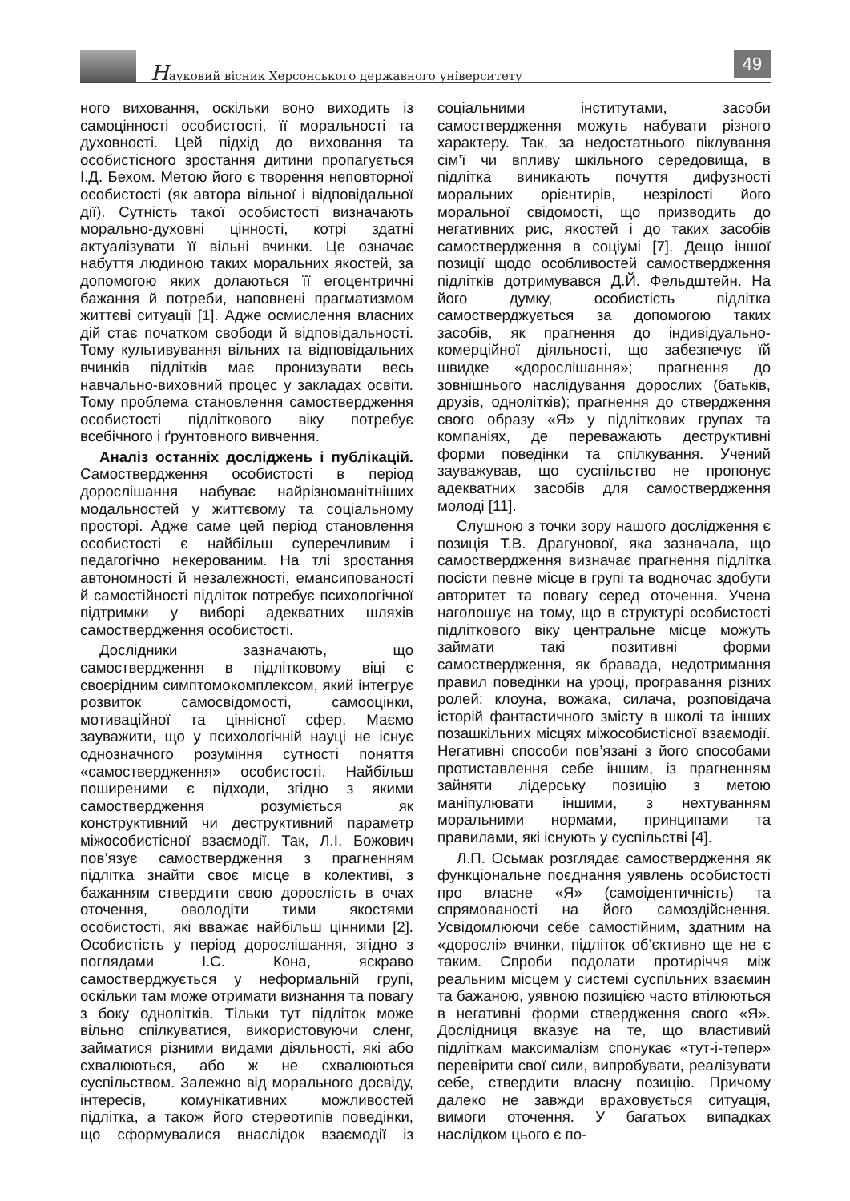Науковий вісник Херсонського державного університету
49
ного виховання, оскільки воно виходить із самоцінності особистості, її моральності та духовності. Цей підхід до виховання та особистісного зростання дитини пропагується І.Д. Бехом. Метою його є творення неповторної особистості (як автора вільної і відповідальної дії). Сутність такої особистості визначають морально-духовні цінності, котрі здатні актуалізувати її вільні вчинки. Це означає набуття людиною таких моральних якостей, за допомогою яких долаються її егоцентричні бажання й потреби, наповнені прагматизмом життєві ситуації [1]. Адже осмислення власних дій стає початком свободи й відповідальності. Тому культивування вільних та відповідальних вчинків підлітків має пронизувати весь навчально-виховний процес у закладах освіти. Тому проблема становлення самоствердження особистості підліткового віку потребує всебічного і ґрунтовного вивчення.
Аналіз останніх досліджень і публікацій. Самоствердження особистості в період дорослішання набуває найрізноманітніших модальностей у життєвому та соціальному просторі. Адже саме цей період становлення особистості є найбільш суперечливим і педагогічно некерованим. На тлі зростання автономності й незалежності, емансипованості й самостійності підліток потребує психологічної підтримки у виборі адекватних шляхів самоствердження особистості.
Дослідники зазначають, що самоствердження в підлітковому віці є своєрідним симптомокомплексом, який інтегрує розвиток самосвідомості, самооцінки, мотиваційної та ціннісної сфер. Маємо зауважити, що у психологічній науці не існує однозначного розуміння сутності поняття «самоствердження» особистості. Найбільш поширеними є підходи, згідно з якими самоствердження розуміється як конструктивний чи деструктивний параметр міжособистісної взаємодії. Так, Л.І. Божович пов’язує самоствердження з прагненням підлітка знайти своє місце в колективі, з бажанням ствердити свою дорослість в очах оточення, оволодіти тими якостями особистості, які вважає найбільш цінними [2]. Особистість у період дорослішання, згідно з поглядами І.С. Кона, яскраво самостверджується у неформальній групі, оскільки там може отримати визнання та повагу з боку однолітків. Тільки тут підліток може вільно спілкуватися, використовуючи сленг, займатися різними видами діяльності, які або схвалюються, або ж не схвалюються суспільством. Залежно від морального досвіду, інтересів, комунікативних можливостей підлітка, а також його стереотипів поведінки, що сформувалися внаслідок взаємодії із соціальними інститутами, засоби самоствердження можуть набувати різного характеру. Так, за недостатнього піклування сім’ї чи впливу шкільного середовища, в підлітка виникають почуття дифузності моральних орієнтирів, незрілості його моральної свідомості, що призводить до негативних рис, якостей і до таких засобів самоствердження в соціумі [7]. Дещо іншої позиції щодо особливостей самоствердження підлітків дотримувався Д.Й. Фельдштейн. На його думку, особистість підлітка самостверджується за допомогою таких засобів, як прагнення до індивідуально-комерційної діяльності, що забезпечує їй швидке «дорослішання»; прагнення до зовнішнього наслідування дорослих (батьків, друзів, однолітків); прагнення до ствердження свого образу «Я» у підліткових групах та компаніях, де переважають деструктивні форми поведінки та спілкування. Учений зауважував, що суспільство не пропонує адекватних засобів для самоствердження молоді [11].
Слушною з точки зору нашого дослідження є позиція Т.В. Драгунової, яка зазначала, що самоствердження визначає прагнення підлітка посісти певне місце в групі та водночас здобути авторитет та повагу серед оточення. Учена наголошує на тому, що в структурі особистості підліткового віку центральне місце можуть займати такі позитивні форми самоствердження, як бравада, недотримання правил поведінки на уроці, програвання різних ролей: клоуна, вожака, силача, розповідача історій фантастичного змісту в школі та інших позашкільних місцях міжособистісної взаємодії. Негативні способи пов’язані з його способами протиставлення себе іншим, із прагненням зайняти лідерську позицію з метою маніпулювати іншими, з нехтуванням моральними нормами, принципами та правилами, які існують у суспільстві [4].
Л.П. Осьмак розглядає самоствердження як функціональне поєднання уявлень особистості про власне «Я» (самоідентичність) та спрямованості на його самоздійснення. Усвідомлюючи себе самостійним, здатним на «дорослі» вчинки, підліток об’єктивно ще не є таким. Спроби подолати протиріччя між реальним місцем у системі суспільних взаємин та бажаною, уявною позицією часто втілюються в негативні форми ствердження свого «Я». Дослідниця вказує на те, що властивий підліткам максималізм спонукає «тут-і-тепер» перевірити свої сили, випробувати, реалізувати себе, ствердити власну позицію. Причому далеко не завжди враховується ситуація, вимоги оточення. У багатьох випадках наслідком цього є по-